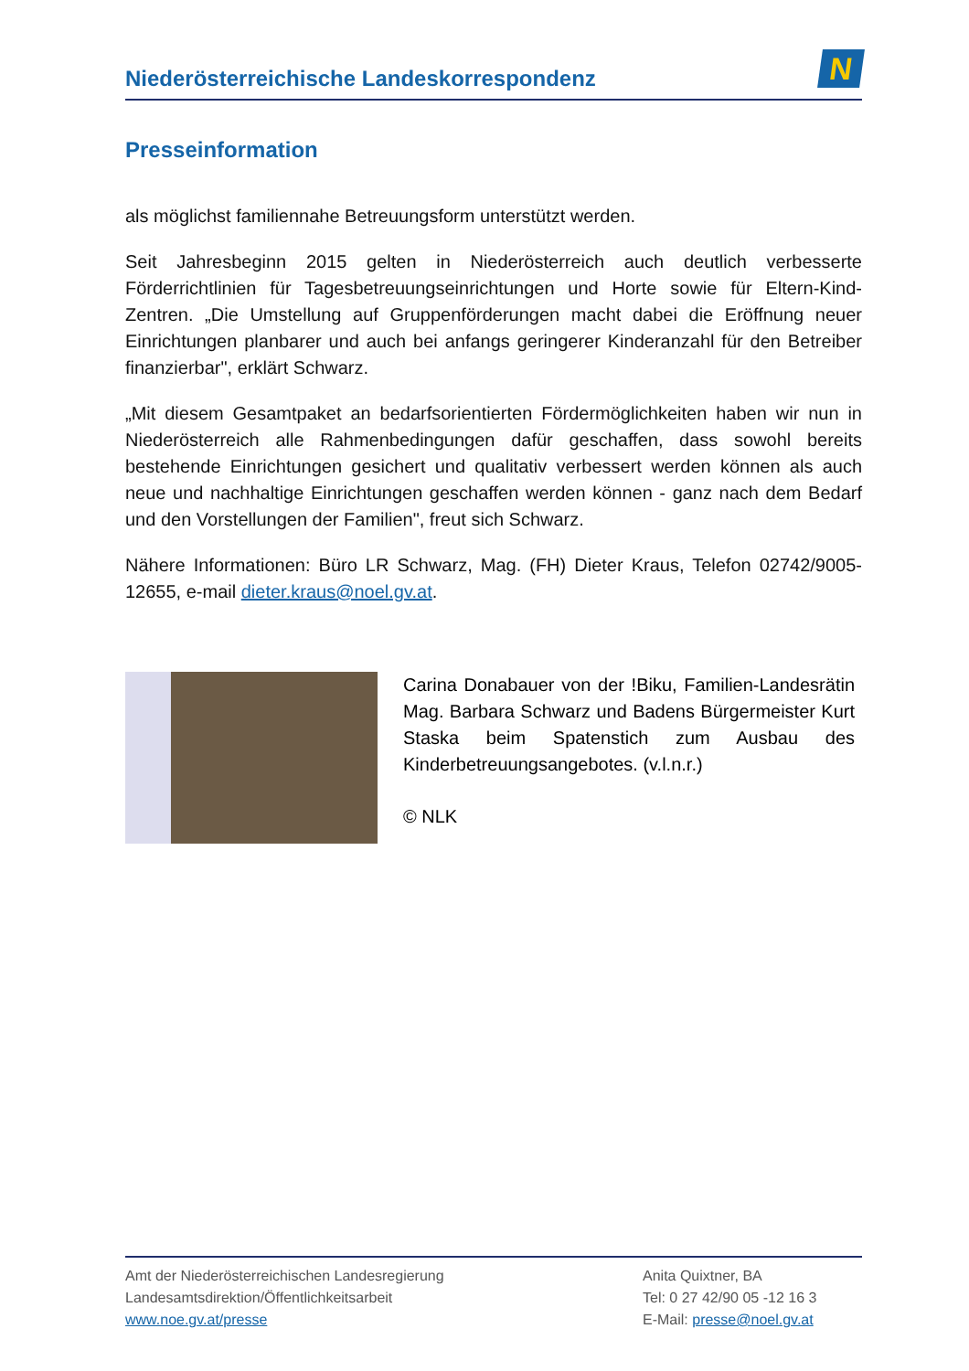Niederösterreichische Landeskorrespondenz
N
Presseinformation
als möglichst familiennahe Betreuungsform unterstützt werden.
Seit Jahresbeginn 2015 gelten in Niederösterreich auch deutlich verbesserte Förderrichtlinien für Tagesbetreuungseinrichtungen und Horte sowie für Eltern-Kind-Zentren. „Die Umstellung auf Gruppenförderungen macht dabei die Eröffnung neuer Einrichtungen planbarer und auch bei anfangs geringerer Kinderanzahl für den Betreiber finanzierbar", erklärt Schwarz.
„Mit diesem Gesamtpaket an bedarfsorientierten Fördermöglichkeiten haben wir nun in Niederösterreich alle Rahmenbedingungen dafür geschaffen, dass sowohl bereits bestehende Einrichtungen gesichert und qualitativ verbessert werden können als auch neue und nachhaltige Einrichtungen geschaffen werden können - ganz nach dem Bedarf und den Vorstellungen der Familien", freut sich Schwarz.
Nähere Informationen: Büro LR Schwarz, Mag. (FH) Dieter Kraus, Telefon 02742/9005-12655, e-mail dieter.kraus@noel.gv.at.
Carina Donabauer von der !Biku, Familien-Landesrätin Mag. Barbara Schwarz und Badens Bürgermeister Kurt Staska beim Spatenstich zum Ausbau des Kinderbetreuungsangebotes. (v.l.n.r.)
© NLK
Amt der Niederösterreichischen Landesregierung
Landesamtsdirektion/Öffentlichkeitsarbeit
www.noe.gv.at/presse
Anita Quixtner, BA
Tel: 0 27 42/90 05 -12 16 3
E-Mail: presse@noel.gv.at